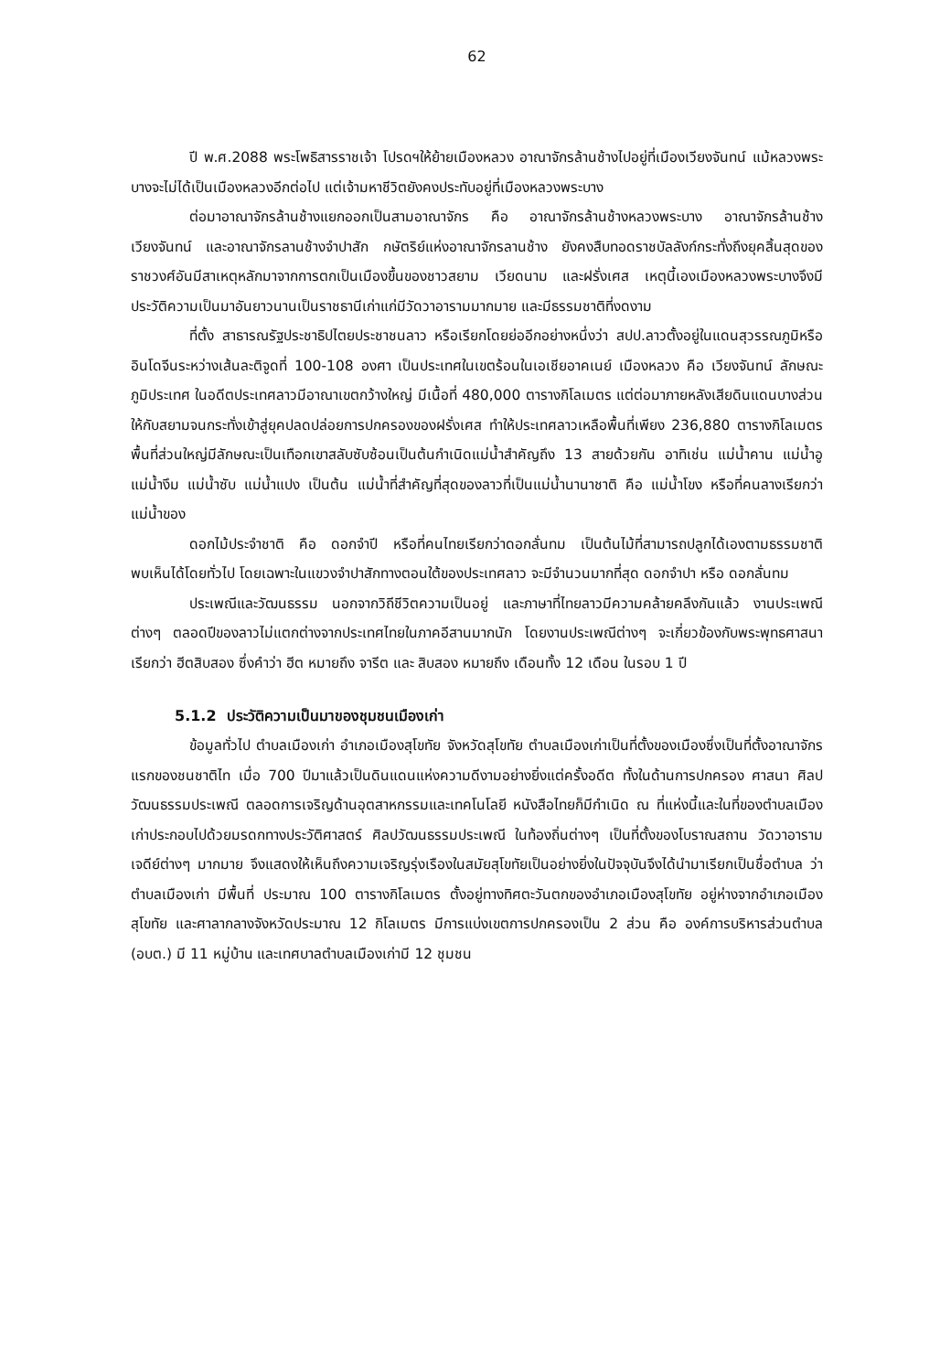62
ปี พ.ศ.2088 พระโพธิสารราชเจ้า โปรดฯให้ย้ายเมืองหลวง อาณาจักรล้านช้างไปอยู่ที่เมืองเวียงจันทน์ แม้หลวงพระบางจะไม่ได้เป็นเมืองหลวงอีกต่อไป แต่เจ้ามหาชีวิตยังคงประทับอยู่ที่เมืองหลวงพระบาง
ต่อมาอาณาจักรล้านช้างแยกออกเป็นสามอาณาจักร คือ อาณาจักรล้านช้างหลวงพระบาง อาณาจักรล้านช้างเวียงจันทน์ และอาณาจักรลานช้างจำปาสัก กษัตริย์แห่งอาณาจักรลานช้าง ยังคงสืบทอดราชบัลลังก์กระทั่งถึงยุคสิ้นสุดของราชวงศ์อันมีสาเหตุหลักมาจากการตกเป็นเมืองขึ้นของชาวสยาม เวียดนาม และฝรั่งเศส เหตุนี้เองเมืองหลวงพระบางจึงมีประวัติความเป็นมาอันยาวนานเป็นราชธานีเก่าแก่มีวัดวาอารามมากมาย และมีธรรมชาติที่งดงาม
ที่ตั้ง สาธารณรัฐประชาธิปไตยประชาชนลาว หรือเรียกโดยย่ออีกอย่างหนึ่งว่า สปป.ลาวตั้งอยู่ในแดนสุวรรณภูมิหรืออินโดจีนระหว่างเส้นละติจูดที่ 100-108 องศา เป็นประเทศในเขตร้อนในเอเชียอาคเนย์ เมืองหลวง คือ เวียงจันทน์ ลักษณะภูมิประเทศ ในอดีตประเทศลาวมีอาณาเขตกว้างใหญ่ มีเนื้อที่ 480,000 ตารางกิโลเมตร แต่ต่อมาภายหลังเสียดินแดนบางส่วนให้กับสยามจนกระทั่งเข้าสู่ยุคปลดปล่อยการปกครองของฝรั่งเศส ทำให้ประเทศลาวเหลือพื้นที่เพียง 236,880 ตารางกิโลเมตร พื้นที่ส่วนใหญ่มีลักษณะเป็นเทือกเขาสลับซับซ้อนเป็นต้นกำเนิดแม่น้ำสำคัญถึง 13 สายด้วยกัน อาทิเช่น แม่น้ำคาน แม่น้ำอู แม่น้ำงึม แม่น้ำซับ แม่น้ำแปง เป็นต้น แม่น้ำที่สำคัญที่สุดของลาวที่เป็นแม่น้ำนานาชาติ คือ แม่น้ำโขง หรือที่คนลางเรียกว่าแม่น้ำของ
ดอกไม้ประจำชาติ คือ ดอกจำปี หรือที่คนไทยเรียกว่าดอกลั่นทม เป็นต้นไม้ที่สามารถปลูกได้เองตามธรรมชาติ พบเห็นได้โดยทั่วไป โดยเฉพาะในแขวงจำปาสักทางตอนใต้ของประเทศลาว จะมีจำนวนมากที่สุด ดอกจำปา หรือ ดอกลั่นทม
ประเพณีและวัฒนธรรม นอกจากวิถีชีวิตความเป็นอยู่ และภาษาที่ไทยลาวมีความคล้ายคลึงกันแล้ว งานประเพณีต่างๆ ตลอดปีของลาวไม่แตกต่างจากประเทศไทยในภาคอีสานมากนัก โดยงานประเพณีต่างๆ จะเกี่ยวข้องกับพระพุทธศาสนาเรียกว่า ฮีตสิบสอง ซึ่งคำว่า ฮีต หมายถึง จารีต และ สิบสอง หมายถึง เดือนทั้ง 12 เดือน ในรอบ 1 ปี
5.1.2 ประวัติความเป็นมาของชุมชนเมืองเก่า
ข้อมูลทั่วไป ตำบลเมืองเก่า อำเภอเมืองสุโขทัย จังหวัดสุโขทัย ตำบลเมืองเก่าเป็นที่ตั้งของเมืองซึ่งเป็นที่ตั้งอาณาจักรแรกของชนชาติไท เมื่อ 700 ปีมาแล้วเป็นดินแดนแห่งความดีงามอย่างยิ่งแต่ครั้งอดีต ทั้งในด้านการปกครอง ศาสนา ศิลปวัฒนธรรมประเพณี ตลอดการเจริญด้านอุตสาหกรรมและเทคโนโลยี หนังสือไทยก็มีกำเนิด ณ ที่แห่งนี้และในที่ของตำบลเมืองเก่าประกอบไปด้วยมรดกทางประวัติศาสตร์ ศิลปวัฒนธรรมประเพณี ในท้องถิ่นต่างๆ เป็นที่ตั้งของโบราณสถาน วัดวาอาราม เจดีย์ต่างๆ มากมาย จึงแสดงให้เห็นถึงความเจริญรุ่งเรืองในสมัยสุโขทัยเป็นอย่างยิ่งในปัจจุบันจึงได้นำมาเรียกเป็นชื่อตำบล ว่า ตำบลเมืองเก่า มีพื้นที่ ประมาณ 100 ตารางกิโลเมตร ตั้งอยู่ทางทิศตะวันตกของอำเภอเมืองสุโขทัย อยู่ห่างจากอำเภอเมืองสุโขทัย และศาลากลางจังหวัดประมาณ 12 กิโลเมตร มีการแบ่งเขตการปกครองเป็น 2 ส่วน คือ องค์การบริหารส่วนตำบล (อบต.) มี 11 หมู่บ้าน และเทศบาลตำบลเมืองเก่ามี 12 ชุมชน